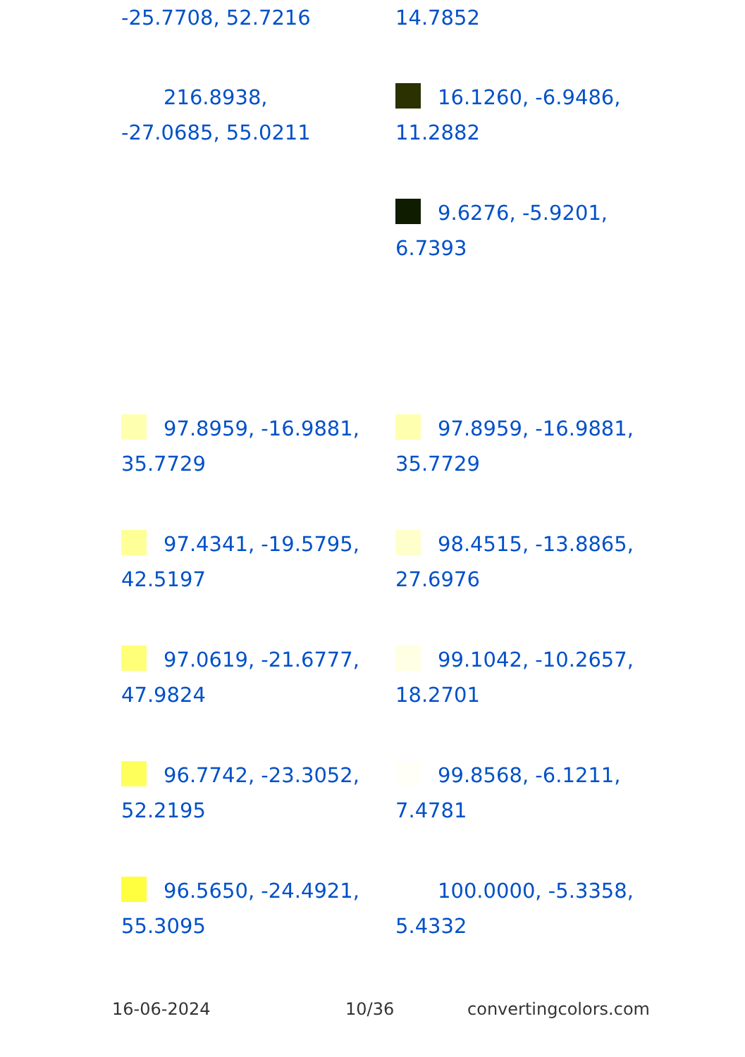-25.7708, 52.7216 14.7852
216.8938, -27.0685, 55.0211
16.1260, -6.9486, 11.2882
9.6276, -5.9201, 6.7393
97.8959, -16.9881, 35.7729
97.8959, -16.9881, 35.7729
97.4341, -19.5795, 42.5197
98.4515, -13.8865, 27.6976
97.0619, -21.6777, 47.9824
99.1042, -10.2657, 18.2701
96.7742, -23.3052, 52.2195
99.8568, -6.1211, 7.4781
96.5650, -24.4921, 55.3095
100.0000, -5.3358, 5.4332
16-06-2024 10/36 convertingcolors.com